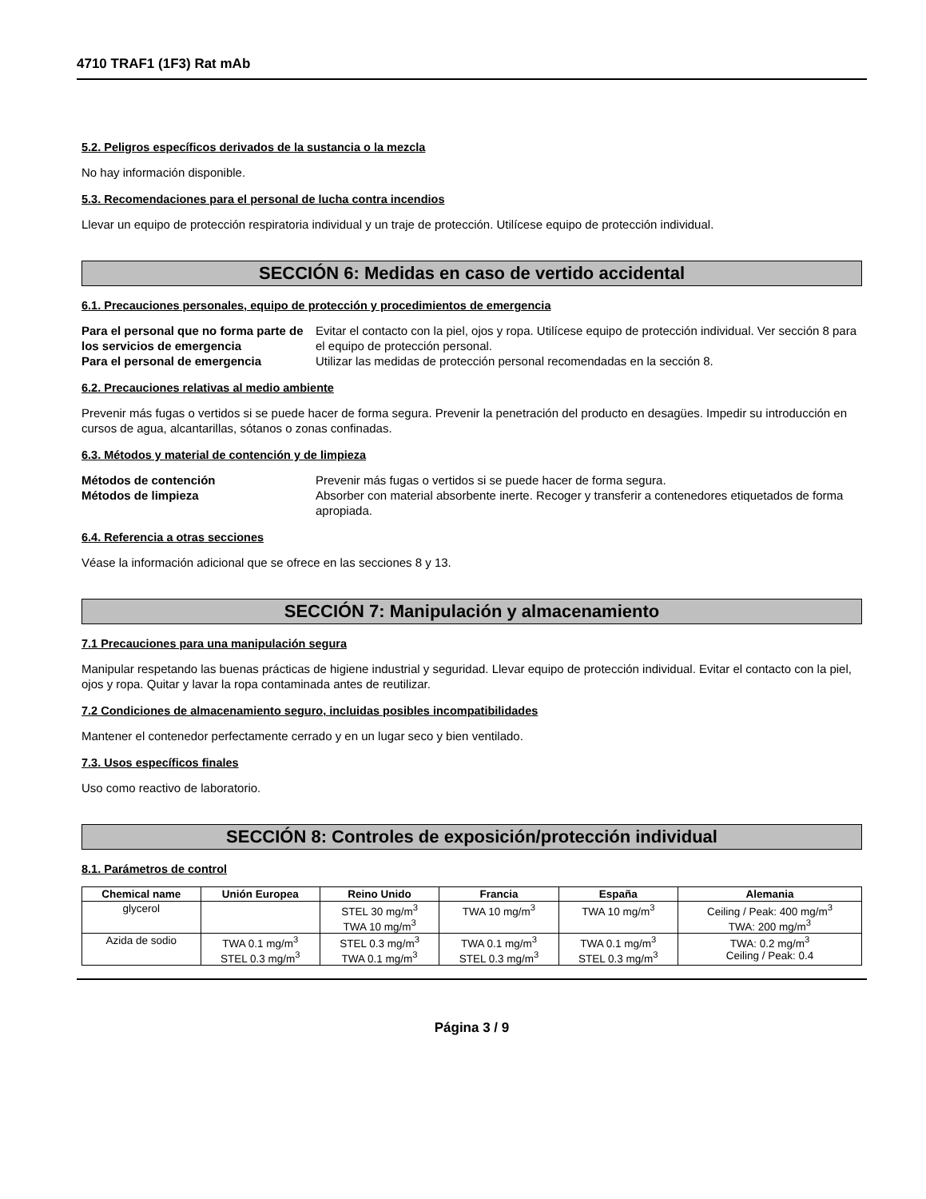4710 TRAF1 (1F3) Rat mAb
5.2. Peligros específicos derivados de la sustancia o la mezcla
No hay información disponible.
5.3. Recomendaciones para el personal de lucha contra incendios
Llevar un equipo de protección respiratoria individual y un traje de protección. Utilícese equipo de protección individual.
SECCIÓN 6: Medidas en caso de vertido accidental
6.1. Precauciones personales, equipo de protección y procedimientos de emergencia
Para el personal que no forma parte de los servicios de emergencia Evitar el contacto con la piel, ojos y ropa. Utilícese equipo de protección individual. Ver sección 8 para el equipo de protección personal. Para el personal de emergencia Utilizar las medidas de protección personal recomendadas en la sección 8.
6.2. Precauciones relativas al medio ambiente
Prevenir más fugas o vertidos si se puede hacer de forma segura. Prevenir la penetración del producto en desagües. Impedir su introducción en cursos de agua, alcantarillas, sótanos o zonas confinadas.
6.3. Métodos y material de contención y de limpieza
Métodos de contención Prevenir más fugas o vertidos si se puede hacer de forma segura. Métodos de limpieza Absorber con material absorbente inerte. Recoger y transferir a contenedores etiquetados de forma apropiada.
6.4. Referencia a otras secciones
Véase la información adicional que se ofrece en las secciones 8 y 13.
SECCIÓN 7: Manipulación y almacenamiento
7.1 Precauciones para una manipulación segura
Manipular respetando las buenas prácticas de higiene industrial y seguridad. Llevar equipo de protección individual. Evitar el contacto con la piel, ojos y ropa. Quitar y lavar la ropa contaminada antes de reutilizar.
7.2 Condiciones de almacenamiento seguro, incluidas posibles incompatibilidades
Mantener el contenedor perfectamente cerrado y en un lugar seco y bien ventilado.
7.3. Usos específicos finales
Uso como reactivo de laboratorio.
SECCIÓN 8: Controles de exposición/protección individual
8.1. Parámetros de control
| Chemical name | Unión Europea | Reino Unido | Francia | España | Alemania |
| --- | --- | --- | --- | --- | --- |
| glycerol | | STEL 30 mg/m<sup>3</sup> TWA 10 mg/m<sup>3</sup> | TWA 10 mg/m<sup>3</sup> | TWA 10 mg/m<sup>3</sup> | Ceiling / Peak: 400 mg/m<sup>3</sup> TWA: 200 mg/m<sup>3</sup> |
| Azida de sodio | TWA 0.1 mg/m<sup>3</sup> STEL 0.3 mg/m<sup>3</sup> | STEL 0.3 mg/m<sup>3</sup> TWA 0.1 mg/m<sup>3</sup> | TWA 0.1 mg/m<sup>3</sup> STEL 0.3 mg/m<sup>3</sup> | TWA 0.1 mg/m<sup>3</sup> STEL 0.3 mg/m<sup>3</sup> | TWA: 0.2 mg/m<sup>3</sup> Ceiling / Peak: 0.4 |
Página 3 / 9